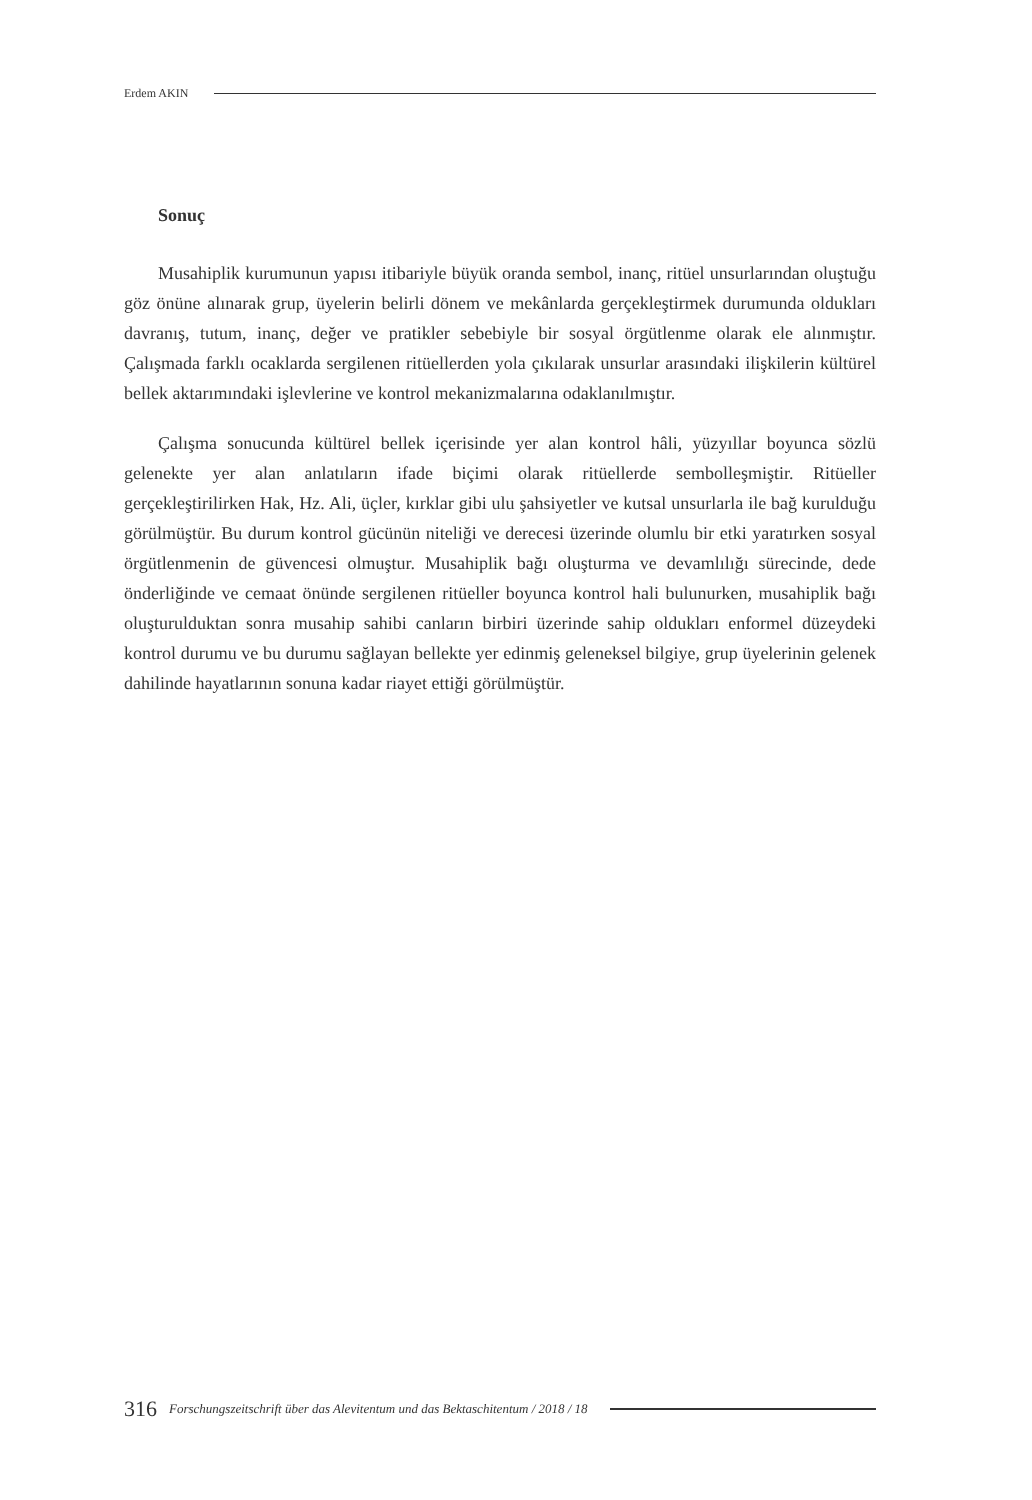Erdem AKIN
Sonuç
Musahiplik kurumunun yapısı itibariyle büyük oranda sembol, inanç, ritüel unsurlarından oluştuğu göz önüne alınarak grup, üyelerin belirli dönem ve mekânlarda gerçekleştirmek durumunda oldukları davranış, tutum, inanç, değer ve pratikler sebebiyle bir sosyal örgütlenme olarak ele alınmıştır. Çalışmada farklı ocaklarda sergilenen ritüellerden yola çıkılarak unsurlar arasındaki ilişkilerin kültürel bellek aktarımındaki işlevlerine ve kontrol mekanizmalarına odaklanılmıştır.
Çalışma sonucunda kültürel bellek içerisinde yer alan kontrol hâli, yüzyıllar boyunca sözlü gelenekte yer alan anlatıların ifade biçimi olarak ritüellerde sembolleşmiştir. Ritüeller gerçekleştirilirken Hak, Hz. Ali, üçler, kırklar gibi ulu şahsiyetler ve kutsal unsurlarla ile bağ kurulduğu görülmüştür. Bu durum kontrol gücünün niteliği ve derecesi üzerinde olumlu bir etki yaratırken sosyal örgütlenmenin de güvencesi olmuştur. Musahiplik bağı oluşturma ve devamlılığı sürecinde, dede önderliğinde ve cemaat önünde sergilenen ritüeller boyunca kontrol hali bulunurken, musahiplik bağı oluşturulduktan sonra musahip sahibi canların birbiri üzerinde sahip oldukları enformel düzeydeki kontrol durumu ve bu durumu sağlayan bellekte yer edinmiş geleneksel bilgiye, grup üyelerinin gelenek dahilinde hayatlarının sonuna kadar riayet ettiği görülmüştür.
316 Forschungszeitschrift über das Alevitentum und das Bektaschitentum / 2018 / 18